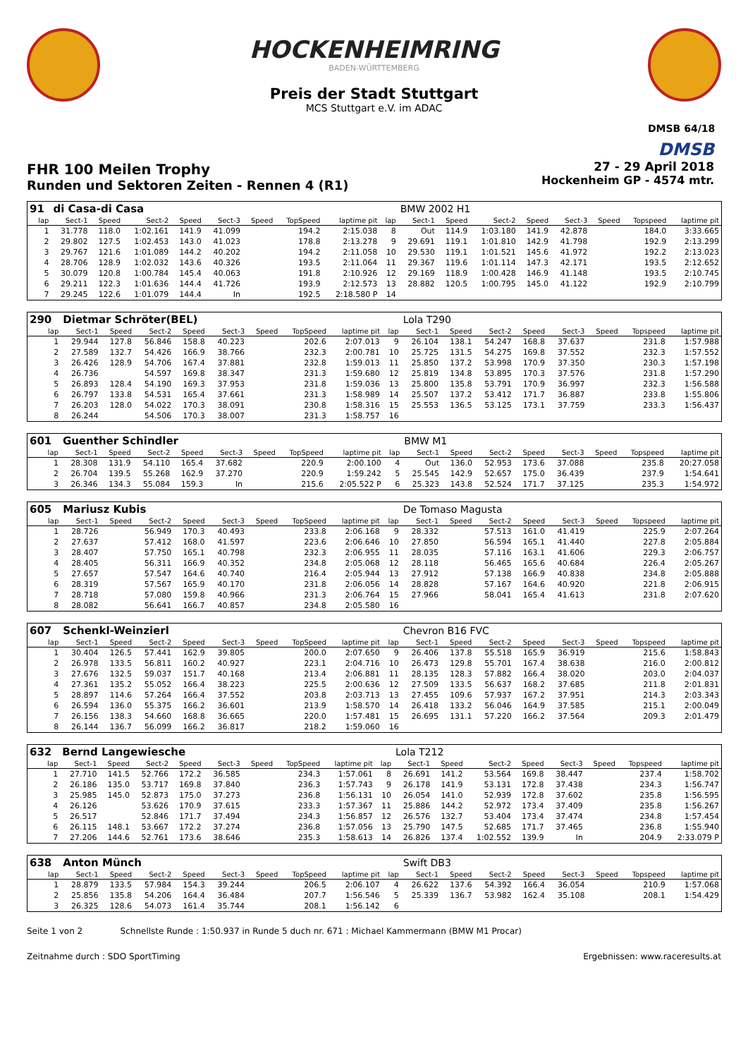HOCKENHEIMRING
BADEN-WÜRTTEMBERG
Preis der Stadt Stuttgart
MCS Stuttgart e.V. im ADAC
DMSB 64/18
FHR 100 Meilen Trophy
Runden und Sektoren Zeiten - Rennen 4 (R1)
DMSB
27 - 29 April 2018
Hockenheim GP - 4574 mtr.
| 91 | di Casa-di Casa | | | | | | | | | BMW 2002 H1 | | | | | | | |
| lap | Sect-1 | Speed | Sect-2 | Speed | Sect-3 | Speed | TopSpeed | laptime pit | lap | Sect-1 | Speed | Sect-2 | Speed | Sect-3 | Speed | Topspeed | laptime pit |
| 1 | 31.778 | 118.0 | 1:02.161 | 141.9 | 41.099 | | 194.2 | 2:15.038 | 8 | Out | 114.9 | 1:03.180 | 141.9 | 42.878 | | 184.0 | 3:33.665 |
| 2 | 29.802 | 127.5 | 1:02.453 | 143.0 | 41.023 | | 178.8 | 2:13.278 | 9 | 29.691 | 119.1 | 1:01.810 | 142.9 | 41.798 | | 192.9 | 2:13.299 |
| 3 | 29.767 | 121.6 | 1:01.089 | 144.2 | 40.202 | | 194.2 | 2:11.058 | 10 | 29.530 | 119.1 | 1:01.521 | 145.6 | 41.972 | | 192.2 | 2:13.023 |
| 4 | 28.706 | 128.9 | 1:02.032 | 143.6 | 40.326 | | 193.5 | 2:11.064 | 11 | 29.367 | 119.6 | 1:01.114 | 147.3 | 42.171 | | 193.5 | 2:12.652 |
| 5 | 30.079 | 120.8 | 1:00.784 | 145.4 | 40.063 | | 191.8 | 2:10.926 | 12 | 29.169 | 118.9 | 1:00.428 | 146.9 | 41.148 | | 193.5 | 2:10.745 |
| 6 | 29.211 | 122.3 | 1:01.636 | 144.4 | 41.726 | | 193.9 | 2:12.573 | 13 | 28.882 | 120.5 | 1:00.795 | 145.0 | 41.122 | | 192.9 | 2:10.799 |
| 7 | 29.245 | 122.6 | 1:01.079 | 144.4 | In | | 192.5 | 2:18.580 P | 14 | | | | | | | | |
| 290 | Dietmar Schröter(BEL) | | | | | | | | | Lola T290 | | | | | | | |
| lap | Sect-1 | Speed | Sect-2 | Speed | Sect-3 | Speed | TopSpeed | laptime pit | lap | Sect-1 | Speed | Sect-2 | Speed | Sect-3 | Speed | Topspeed | laptime pit |
| 1 | 29.944 | 127.8 | 56.846 | 158.8 | 40.223 | | 202.6 | 2:07.013 | 9 | 26.104 | 138.1 | 54.247 | 168.8 | 37.637 | | 231.8 | 1:57.988 |
| 2 | 27.589 | 132.7 | 54.426 | 166.9 | 38.766 | | 232.3 | 2:00.781 | 10 | 25.725 | 131.5 | 54.275 | 169.8 | 37.552 | | 232.3 | 1:57.552 |
| 3 | 26.426 | 128.9 | 54.706 | 167.4 | 37.881 | | 232.8 | 1:59.013 | 11 | 25.850 | 137.2 | 53.998 | 170.9 | 37.350 | | 230.3 | 1:57.198 |
| 4 | 26.736 | | 54.597 | 169.8 | 38.347 | | 231.3 | 1:59.680 | 12 | 25.819 | 134.8 | 53.895 | 170.3 | 37.576 | | 231.8 | 1:57.290 |
| 5 | 26.893 | 128.4 | 54.190 | 169.3 | 37.953 | | 231.8 | 1:59.036 | 13 | 25.800 | 135.8 | 53.791 | 170.9 | 36.997 | | 232.3 | 1:56.588 |
| 6 | 26.797 | 133.8 | 54.531 | 165.4 | 37.661 | | 231.3 | 1:58.989 | 14 | 25.507 | 137.2 | 53.412 | 171.7 | 36.887 | | 233.8 | 1:55.806 |
| 7 | 26.203 | 128.0 | 54.022 | 170.3 | 38.091 | | 230.8 | 1:58.316 | 15 | 25.553 | 136.5 | 53.125 | 173.1 | 37.759 | | 233.3 | 1:56.437 |
| 8 | 26.244 | | 54.506 | 170.3 | 38.007 | | 231.3 | 1:58.757 | 16 | | | | | | | | |
| 601 | Guenther Schindler | | | | | | | | | BMW M1 | | | | | | | |
| lap | Sect-1 | Speed | Sect-2 | Speed | Sect-3 | Speed | TopSpeed | laptime pit | lap | Sect-1 | Speed | Sect-2 | Speed | Sect-3 | Speed | Topspeed | laptime pit |
| 1 | 28.308 | 131.9 | 54.110 | 165.4 | 37.682 | | 220.9 | 2:00.100 | 4 | Out | 136.0 | 52.953 | 173.6 | 37.088 | | 235.8 | 20:27.058 |
| 2 | 26.704 | 139.5 | 55.268 | 162.9 | 37.270 | | 220.9 | 1:59.242 | 5 | 25.545 | 142.9 | 52.657 | 175.0 | 36.439 | | 237.9 | 1:54.641 |
| 3 | 26.346 | 134.3 | 55.084 | 159.3 | In | | 215.6 | 2:05.522 P | 6 | 25.323 | 143.8 | 52.524 | 171.7 | 37.125 | | 235.3 | 1:54.972 |
| 605 | Mariusz Kubis | | | | | | | | | De Tomaso Magusta | | | | | | | |
| lap | Sect-1 | Speed | Sect-2 | Speed | Sect-3 | Speed | TopSpeed | laptime pit | lap | Sect-1 | Speed | Sect-2 | Speed | Sect-3 | Speed | Topspeed | laptime pit |
| 1 | 28.726 | | 56.949 | 170.3 | 40.493 | | 233.8 | 2:06.168 | 9 | 28.332 | | 57.513 | 161.0 | 41.419 | | 225.9 | 2:07.264 |
| 2 | 27.637 | | 57.412 | 168.0 | 41.597 | | 223.6 | 2:06.646 | 10 | 27.850 | | 56.594 | 165.1 | 41.440 | | 227.8 | 2:05.884 |
| 3 | 28.407 | | 57.750 | 165.1 | 40.798 | | 232.3 | 2:06.955 | 11 | 28.035 | | 57.116 | 163.1 | 41.606 | | 229.3 | 2:06.757 |
| 4 | 28.405 | | 56.311 | 166.9 | 40.352 | | 234.8 | 2:05.068 | 12 | 28.118 | | 56.465 | 165.6 | 40.684 | | 226.4 | 2:05.267 |
| 5 | 27.657 | | 57.547 | 164.6 | 40.740 | | 216.4 | 2:05.944 | 13 | 27.912 | | 57.138 | 166.9 | 40.838 | | 234.8 | 2:05.888 |
| 6 | 28.319 | | 57.567 | 165.9 | 40.170 | | 231.8 | 2:06.056 | 14 | 28.828 | | 57.167 | 164.6 | 40.920 | | 221.8 | 2:06.915 |
| 7 | 28.718 | | 57.080 | 159.8 | 40.966 | | 231.3 | 2:06.764 | 15 | 27.966 | | 58.041 | 165.4 | 41.613 | | 231.8 | 2:07.620 |
| 8 | 28.082 | | 56.641 | 166.7 | 40.857 | | 234.8 | 2:05.580 | 16 | | | | | | | | |
| 607 | Schenkl-Weinzierl | | | | | | | | | Chevron B16 FVC | | | | | | | |
| lap | Sect-1 | Speed | Sect-2 | Speed | Sect-3 | Speed | TopSpeed | laptime pit | lap | Sect-1 | Speed | Sect-2 | Speed | Sect-3 | Speed | Topspeed | laptime pit |
| 1 | 30.404 | 126.5 | 57.441 | 162.9 | 39.805 | | 200.0 | 2:07.650 | 9 | 26.406 | 137.8 | 55.518 | 165.9 | 36.919 | | 215.6 | 1:58.843 |
| 2 | 26.978 | 133.5 | 56.811 | 160.2 | 40.927 | | 223.1 | 2:04.716 | 10 | 26.473 | 129.8 | 55.701 | 167.4 | 38.638 | | 216.0 | 2:00.812 |
| 3 | 27.676 | 132.5 | 59.037 | 151.7 | 40.168 | | 213.4 | 2:06.881 | 11 | 28.135 | 128.3 | 57.882 | 166.4 | 38.020 | | 203.0 | 2:04.037 |
| 4 | 27.361 | 135.2 | 55.052 | 166.4 | 38.223 | | 225.5 | 2:00.636 | 12 | 27.509 | 133.5 | 56.637 | 168.2 | 37.685 | | 211.8 | 2:01.831 |
| 5 | 28.897 | 114.6 | 57.264 | 166.4 | 37.552 | | 203.8 | 2:03.713 | 13 | 27.455 | 109.6 | 57.937 | 167.2 | 37.951 | | 214.3 | 2:03.343 |
| 6 | 26.594 | 136.0 | 55.375 | 166.2 | 36.601 | | 213.9 | 1:58.570 | 14 | 26.418 | 133.2 | 56.046 | 164.9 | 37.585 | | 215.1 | 2:00.049 |
| 7 | 26.156 | 138.3 | 54.660 | 168.8 | 36.665 | | 220.0 | 1:57.481 | 15 | 26.695 | 131.1 | 57.220 | 166.2 | 37.564 | | 209.3 | 2:01.479 |
| 8 | 26.144 | 136.7 | 56.099 | 166.2 | 36.817 | | 218.2 | 1:59.060 | 16 | | | | | | | | |
| 632 | Bernd Langewiesche | | | | | | | | | Lola T212 | | | | | | | |
| lap | Sect-1 | Speed | Sect-2 | Speed | Sect-3 | Speed | TopSpeed | laptime pit | lap | Sect-1 | Speed | Sect-2 | Speed | Sect-3 | Speed | Topspeed | laptime pit |
| 1 | 27.710 | 141.5 | 52.766 | 172.2 | 36.585 | | 234.3 | 1:57.061 | 8 | 26.691 | 141.2 | 53.564 | 169.8 | 38.447 | | 237.4 | 1:58.702 |
| 2 | 26.186 | 135.0 | 53.717 | 169.8 | 37.840 | | 236.3 | 1:57.743 | 9 | 26.178 | 141.9 | 53.131 | 172.8 | 37.438 | | 234.3 | 1:56.747 |
| 3 | 25.985 | 145.0 | 52.873 | 175.0 | 37.273 | | 236.8 | 1:56.131 | 10 | 26.054 | 141.0 | 52.939 | 172.8 | 37.602 | | 235.8 | 1:56.595 |
| 4 | 26.126 | | 53.626 | 170.9 | 37.615 | | 233.3 | 1:57.367 | 11 | 25.886 | 144.2 | 52.972 | 173.4 | 37.409 | | 235.8 | 1:56.267 |
| 5 | 26.517 | | 52.846 | 171.7 | 37.494 | | 234.3 | 1:56.857 | 12 | 26.576 | 132.7 | 53.404 | 173.4 | 37.474 | | 234.8 | 1:57.454 |
| 6 | 26.115 | 148.1 | 53.667 | 172.2 | 37.274 | | 236.8 | 1:57.056 | 13 | 25.790 | 147.5 | 52.685 | 171.7 | 37.465 | | 236.8 | 1:55.940 |
| 7 | 27.206 | 144.6 | 52.761 | 173.6 | 38.646 | | 235.3 | 1:58.613 | 14 | 26.826 | 137.4 | 1:02.552 | 139.9 | In | | 204.9 | 2:33.079 P |
| 638 | Anton Münch | | | | | | | | | Swift DB3 | | | | | | | |
| lap | Sect-1 | Speed | Sect-2 | Speed | Sect-3 | Speed | TopSpeed | laptime pit | lap | Sect-1 | Speed | Sect-2 | Speed | Sect-3 | Speed | Topspeed | laptime pit |
| 1 | 28.879 | 133.5 | 57.984 | 154.3 | 39.244 | | 206.5 | 2:06.107 | 4 | 26.622 | 137.6 | 54.392 | 166.4 | 36.054 | | 210.9 | 1:57.068 |
| 2 | 25.856 | 135.8 | 54.206 | 164.4 | 36.484 | | 207.7 | 1:56.546 | 5 | 25.339 | 136.7 | 53.982 | 162.4 | 35.108 | | 208.1 | 1:54.429 |
| 3 | 26.325 | 128.6 | 54.073 | 161.4 | 35.744 | | 208.1 | 1:56.142 | 6 | | | | | | | | |
Seite 1 von 2 Schnellste Runde : 1:50.937 in Runde 5 duch nr. 671 : Michael Kammermann (BMW M1 Procar)
Zeitnahme durch : SDO SportTiming Ergebnissen: www.raceresults.at